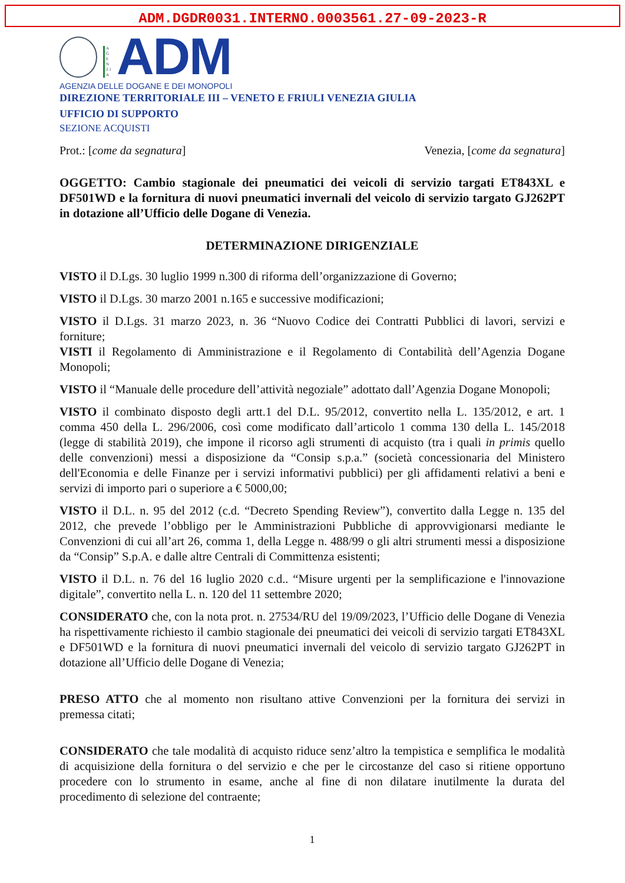ADM.DGDR0031.INTERNO.0003561.27-09-2023-R
A G E N Z I A
ADM
AGENZIA DELLE DOGANE E DEI MONOPOLI
DIREZIONE TERRITORIALE III – VENETO E FRIULI VENEZIA GIULIA
UFFICIO DI SUPPORTO
SEZIONE ACQUISTI
Prot.: [come da segnatura] Venezia, [come da segnatura]
OGGETTO: Cambio stagionale dei pneumatici dei veicoli di servizio targati ET843XL e DF501WD e la fornitura di nuovi pneumatici invernali del veicolo di servizio targato GJ262PT in dotazione all’Ufficio delle Dogane di Venezia.
DETERMINAZIONE DIRIGENZIALE
VISTO il D.Lgs. 30 luglio 1999 n.300 di riforma dell’organizzazione di Governo;
VISTO il D.Lgs. 30 marzo 2001 n.165 e successive modificazioni;
VISTO il D.Lgs. 31 marzo 2023, n. 36 “Nuovo Codice dei Contratti Pubblici di lavori, servizi e forniture;
VISTI il Regolamento di Amministrazione e il Regolamento di Contabilità dell’Agenzia Dogane Monopoli;
VISTO il “Manuale delle procedure dell’attività negoziale” adottato dall’Agenzia Dogane Monopoli;
VISTO il combinato disposto degli artt.1 del D.L. 95/2012, convertito nella L. 135/2012, e art. 1 comma 450 della L. 296/2006, così come modificato dall’articolo 1 comma 130 della L. 145/2018 (legge di stabilità 2019), che impone il ricorso agli strumenti di acquisto (tra i quali in primis quello delle convenzioni) messi a disposizione da “Consip s.p.a.” (società concessionaria del Ministero dell'Economia e delle Finanze per i servizi informativi pubblici) per gli affidamenti relativi a beni e servizi di importo pari o superiore a € 5000,00;
VISTO il D.L. n. 95 del 2012 (c.d. “Decreto Spending Review”), convertito dalla Legge n. 135 del 2012, che prevede l’obbligo per le Amministrazioni Pubbliche di approvvigionarsi mediante le Convenzioni di cui all’art 26, comma 1, della Legge n. 488/99 o gli altri strumenti messi a disposizione da “Consip” S.p.A. e dalle altre Centrali di Committenza esistenti;
VISTO il D.L. n. 76 del 16 luglio 2020 c.d.. “Misure urgenti per la semplificazione e l'innovazione digitale”, convertito nella L. n. 120 del 11 settembre 2020;
CONSIDERATO che, con la nota prot. n. 27534/RU del 19/09/2023, l’Ufficio delle Dogane di Venezia ha rispettivamente richiesto il cambio stagionale dei pneumatici dei veicoli di servizio targati ET843XL e DF501WD e la fornitura di nuovi pneumatici invernali del veicolo di servizio targato GJ262PT in dotazione all’Ufficio delle Dogane di Venezia;
PRESO ATTO che al momento non risultano attive Convenzioni per la fornitura dei servizi in premessa citati;
CONSIDERATO che tale modalità di acquisto riduce senz’altro la tempistica e semplifica le modalità di acquisizione della fornitura o del servizio e che per le circostanze del caso si ritiene opportuno procedere con lo strumento in esame, anche al fine di non dilatare inutilmente la durata del procedimento di selezione del contraente;
1